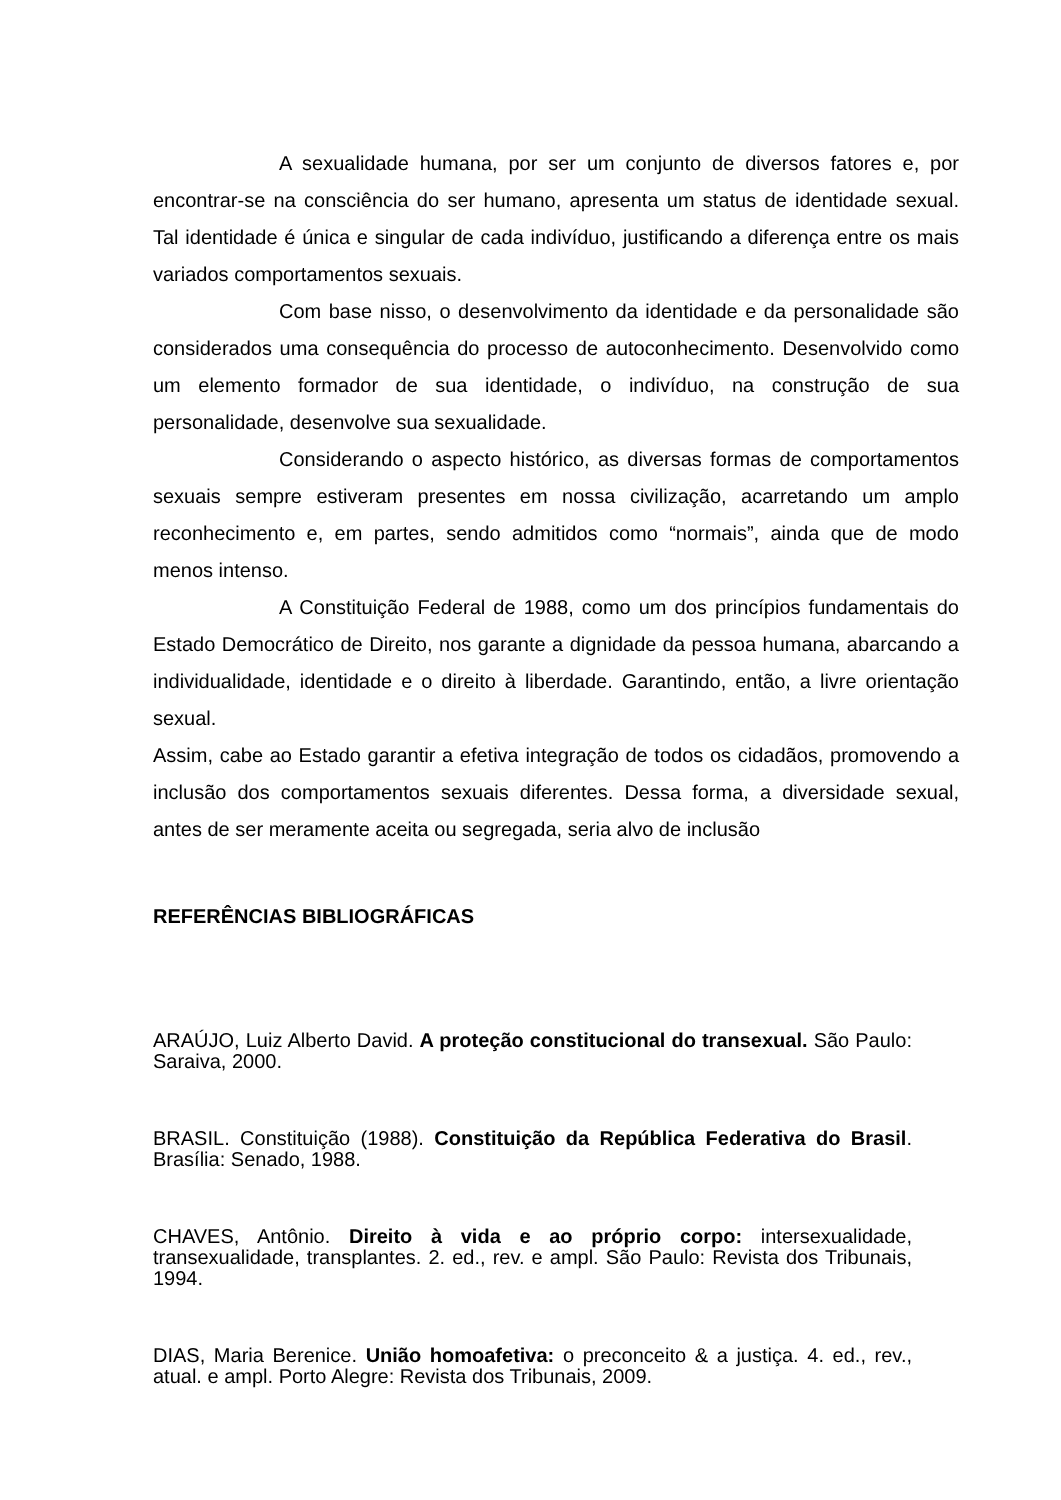A sexualidade humana, por ser um conjunto de diversos fatores e, por encontrar-se na consciência do ser humano, apresenta um status de identidade sexual. Tal identidade é única e singular de cada indivíduo, justificando a diferença entre os mais variados comportamentos sexuais.
Com base nisso, o desenvolvimento da identidade e da personalidade são considerados uma consequência do processo de autoconhecimento. Desenvolvido como um elemento formador de sua identidade, o indivíduo, na construção de sua personalidade, desenvolve sua sexualidade.
Considerando o aspecto histórico, as diversas formas de comportamentos sexuais sempre estiveram presentes em nossa civilização, acarretando um amplo reconhecimento e, em partes, sendo admitidos como “normais”, ainda que de modo menos intenso.
A Constituição Federal de 1988, como um dos princípios fundamentais do Estado Democrático de Direito, nos garante a dignidade da pessoa humana, abarcando a individualidade, identidade e o direito à liberdade. Garantindo, então, a livre orientação sexual.
Assim, cabe ao Estado garantir a efetiva integração de todos os cidadãos, promovendo a inclusão dos comportamentos sexuais diferentes. Dessa forma, a diversidade sexual, antes de ser meramente aceita ou segregada, seria alvo de inclusão
REFERÊNCIAS BIBLIOGRÁFICAS
ARAÚJO, Luiz Alberto David. A proteção constitucional do transexual. São Paulo: Saraiva, 2000.
BRASIL. Constituição (1988). Constituição da República Federativa do Brasil. Brasília: Senado, 1988.
CHAVES, Antônio. Direito à vida e ao próprio corpo: intersexualidade, transexualidade, transplantes. 2. ed., rev. e ampl. São Paulo: Revista dos Tribunais, 1994.
DIAS, Maria Berenice. União homoafetiva: o preconceito & a justiça. 4. ed., rev., atual. e ampl. Porto Alegre: Revista dos Tribunais, 2009.